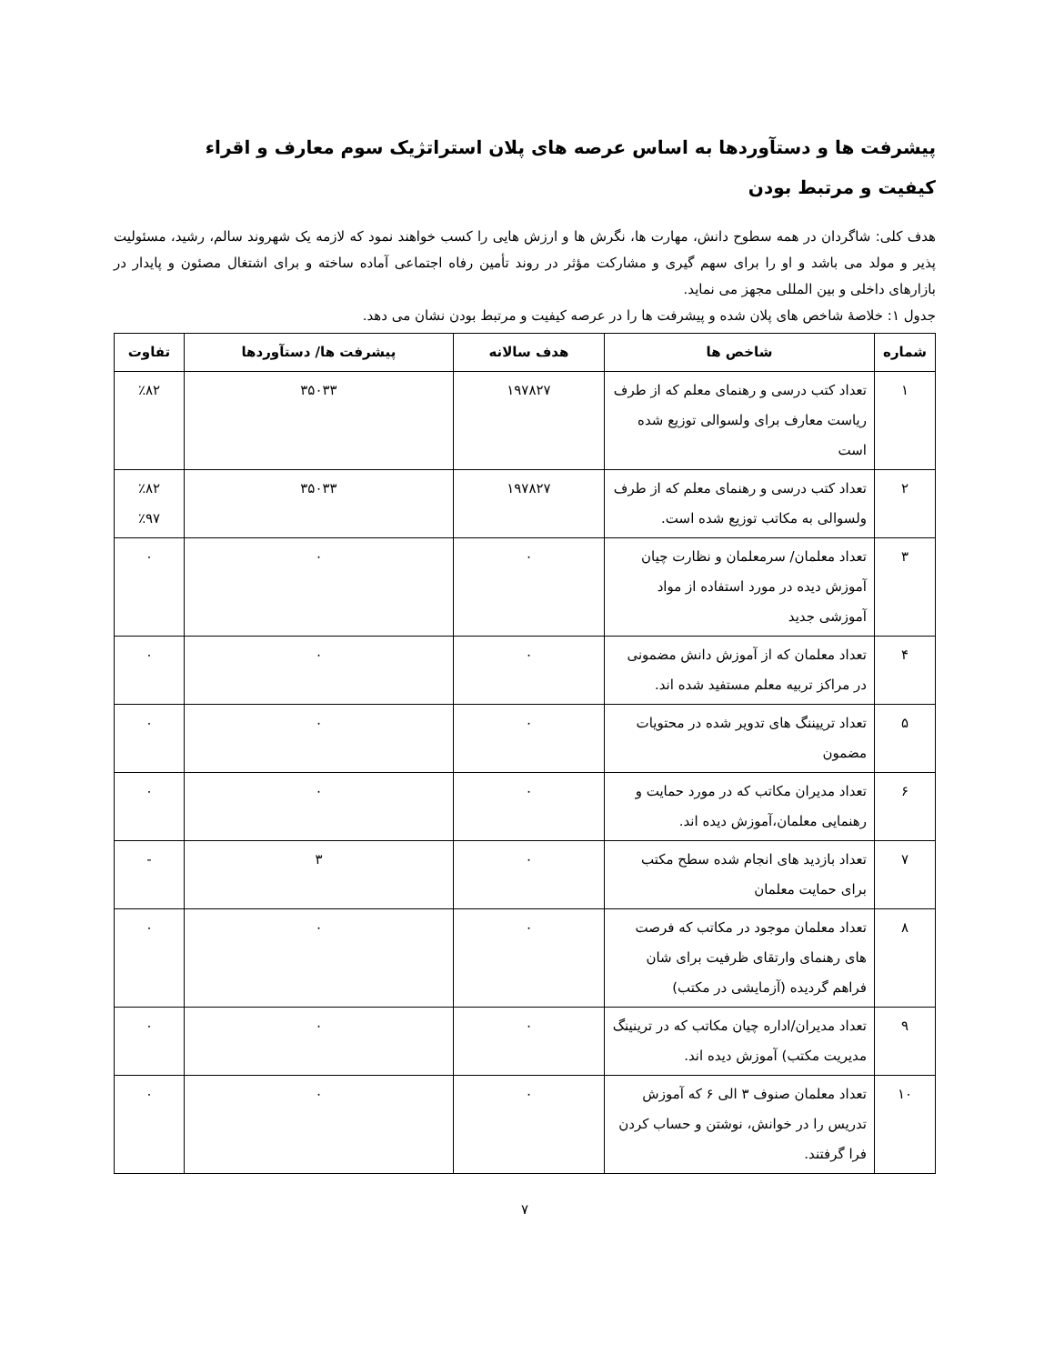پیشرفت ها و دستآوردها به اساس عرصه های پلان استراتژیک سوم معارف و اقراء
کیفیت و مرتبط بودن
هدف کلی: شاگردان در همه سطوح دانش، مهارت ها، نگرش ها و ارزش هایی را کسب خواهند نمود که لازمه یک شهروند سالم، رشید، مسئولیت پذیر و مولد می باشد و او را برای سهم گیری و مشارکت مؤثر در روند تأمین رفاه اجتماعی آماده ساخته و برای اشتغال مصئون و پایدار در بازارهای داخلی و بین المللی مجهز می نماید.
جدول ۱: خلاصهٔ شاخص های پلان شده و پیشرفت ها را در عرصه کیفیت و مرتبط بودن نشان می دهد.
| شماره | شاخص ها | هدف سالانه | پیشرفت ها/ دستآوردها | تفاوت |
| --- | --- | --- | --- | --- |
| ۱ | تعداد کتب درسی و رهنمای معلم که از طرف ریاست معارف برای ولسوالی توزیع شده است | ۱۹۷۸۲۷ | ۳۵۰۳۳ | ٪۸۲ |
| ۲ | تعداد کتب درسی و رهنمای معلم که از طرف ولسوالی به مکاتب توزیع شده است. | ۱۹۷۸۲۷ | ۳۵۰۳۳ | ٪۸۲ ٪۹۷ |
| ۳ | تعداد معلمان/ سرمعلمان و نظارت چیان آموزش دیده در مورد استفاده از مواد آموزشی جدید | ۰ | ۰ | ۰ |
| ۴ | تعداد معلمان که از آموزش دانش مضمونی در مراکز تربیه معلم مستفید شده اند. | ۰ | ۰ | ۰ |
| ۵ | تعداد ترییننگ های تدویر شده در محتویات مضمون | ۰ | ۰ | ۰ |
| ۶ | تعداد مدیران مکاتب که در مورد حمایت و رهنمایی معلمان،آموزش دیده اند. | ۰ | ۰ | ۰ |
| ۷ | تعداد بازدید های انجام شده سطح مکتب برای حمایت معلمان | ۰ | ۳ | - |
| ۸ | تعداد معلمان موجود در مکاتب که فرصت های رهنمای وارتقای ظرفیت برای شان فراهم گردیده (آزمایشی در مکتب) | ۰ | ۰ | ۰ |
| ۹ | تعداد مدیران/اداره چیان مکاتب که در ترینینگ مدیریت مکتب) آموزش دیده اند. | ۰ | ۰ | ۰ |
| ۱۰ | تعداد معلمان صنوف ۳ الی ۶ که آموزش تدریس را در خوانش، نوشتن و حساب کردن فرا گرفتند. | ۰ | ۰ | ۰ |
۷